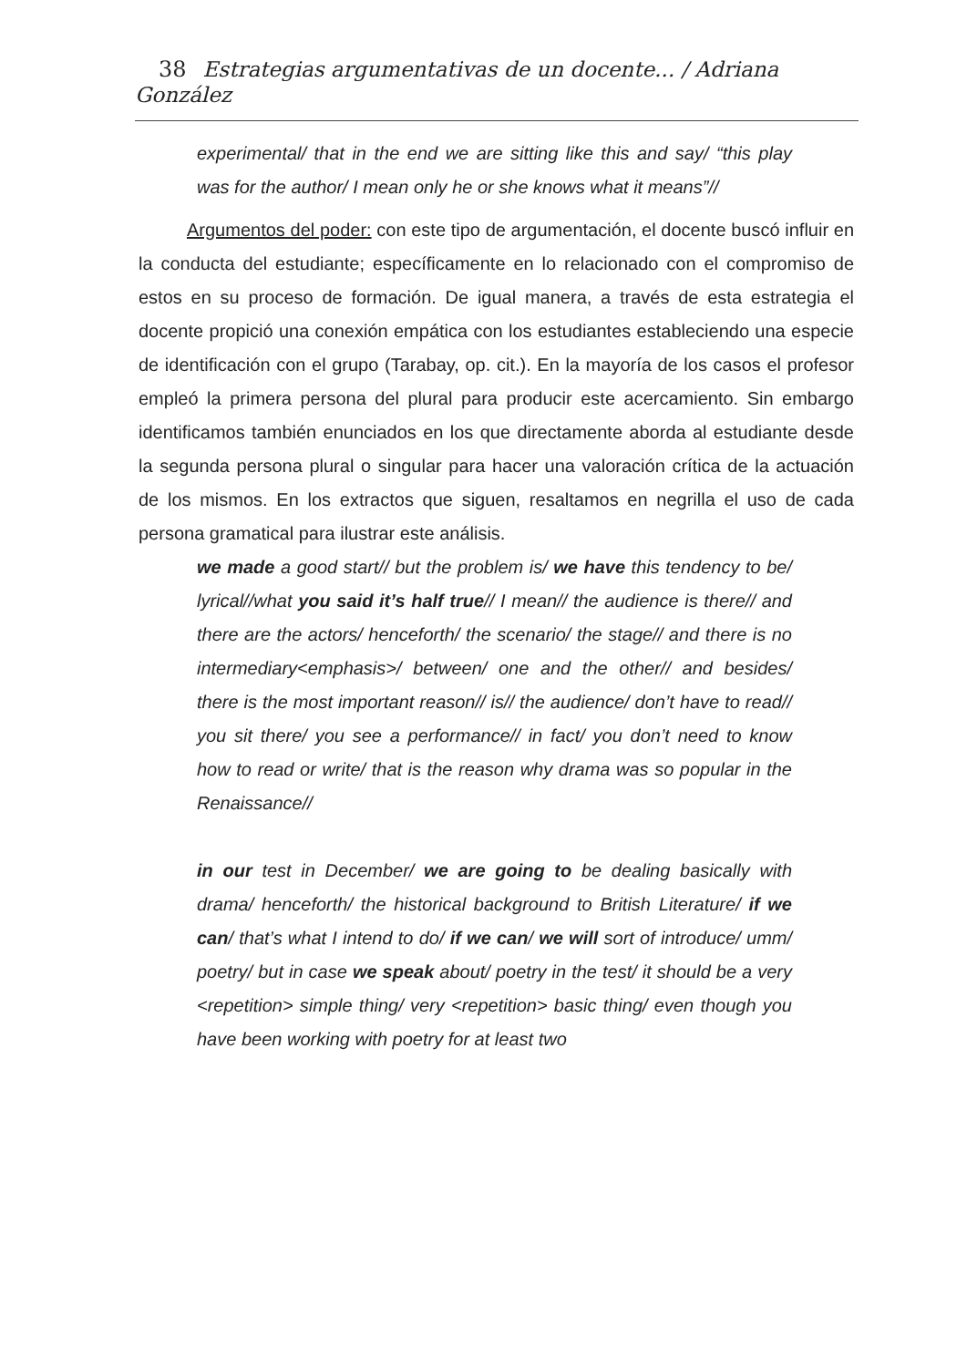38 Estrategias argumentativas de un docente... / Adriana González
experimental/ that in the end we are sitting like this and say/ “this play was for the author/ I mean only he or she knows what it means”//
Argumentos del poder: con este tipo de argumentación, el docente buscó influir en la conducta del estudiante; específicamente en lo relacionado con el compromiso de estos en su proceso de formación. De igual manera, a través de esta estrategia el docente propició una conexión empática con los estudiantes estableciendo una especie de identificación con el grupo (Tarabay, op. cit.). En la mayoría de los casos el profesor empleó la primera persona del plural para producir este acercamiento. Sin embargo identificamos también enunciados en los que directamente aborda al estudiante desde la segunda persona plural o singular para hacer una valoración crítica de la actuación de los mismos. En los extractos que siguen, resaltamos en negrilla el uso de cada persona gramatical para ilustrar este análisis.
we made a good start// but the problem is/ we have this tendency to be/ lyrical//what you said it’s half true// I mean// the audience is there// and there are the actors/ henceforth/ the scenario/ the stage// and there is no intermediary<emphasis>/ between/ one and the other// and besides/ there is the most important reason// is// the audience/ don’t have to read// you sit there/ you see a performance// in fact/ you don’t need to know how to read or write/ that is the reason why drama was so popular in the Renaissance//
in our test in December/ we are going to be dealing basically with drama/ henceforth/ the historical background to British Literature/ if we can/ that’s what I intend to do/ if we can/ we will sort of introduce/ umm/ poetry/ but in case we speak about/ poetry in the test/ it should be a very <repetition> simple thing/ very <repetition> basic thing/ even though you have been working with poetry for at least two